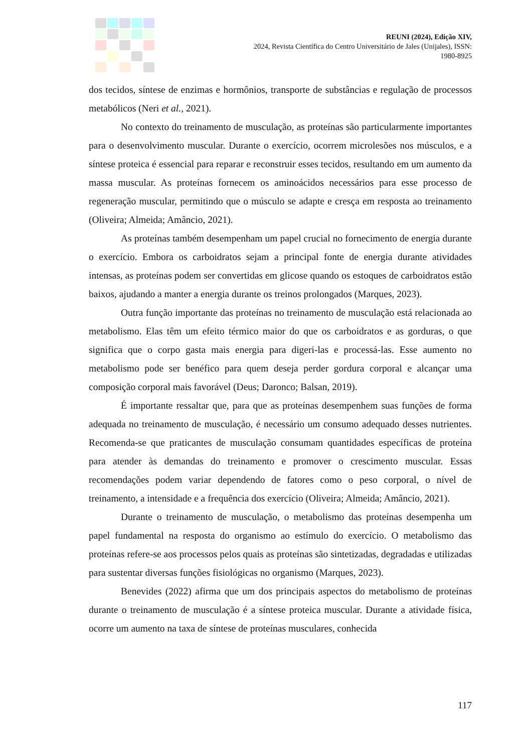REUNI (2024), Edição XIV,
2024, Revista Científica do Centro Universitário de Jales (Unijales), ISSN:
1980-8925
dos tecidos, síntese de enzimas e hormônios, transporte de substâncias e regulação de processos metabólicos (Neri et al., 2021).
No contexto do treinamento de musculação, as proteínas são particularmente importantes para o desenvolvimento muscular. Durante o exercício, ocorrem microlesões nos músculos, e a síntese proteica é essencial para reparar e reconstruir esses tecidos, resultando em um aumento da massa muscular. As proteínas fornecem os aminoácidos necessários para esse processo de regeneração muscular, permitindo que o músculo se adapte e cresça em resposta ao treinamento (Oliveira; Almeida; Amâncio, 2021).
As proteínas também desempenham um papel crucial no fornecimento de energia durante o exercício. Embora os carboidratos sejam a principal fonte de energia durante atividades intensas, as proteínas podem ser convertidas em glicose quando os estoques de carboidratos estão baixos, ajudando a manter a energia durante os treinos prolongados (Marques, 2023).
Outra função importante das proteínas no treinamento de musculação está relacionada ao metabolismo. Elas têm um efeito térmico maior do que os carboidratos e as gorduras, o que significa que o corpo gasta mais energia para digeri-las e processá-las. Esse aumento no metabolismo pode ser benéfico para quem deseja perder gordura corporal e alcançar uma composição corporal mais favorável (Deus; Daronco; Balsan, 2019).
É importante ressaltar que, para que as proteínas desempenhem suas funções de forma adequada no treinamento de musculação, é necessário um consumo adequado desses nutrientes. Recomenda-se que praticantes de musculação consumam quantidades específicas de proteína para atender às demandas do treinamento e promover o crescimento muscular. Essas recomendações podem variar dependendo de fatores como o peso corporal, o nível de treinamento, a intensidade e a frequência dos exercício (Oliveira; Almeida; Amâncio, 2021).
Durante o treinamento de musculação, o metabolismo das proteínas desempenha um papel fundamental na resposta do organismo ao estímulo do exercício. O metabolismo das proteínas refere-se aos processos pelos quais as proteínas são sintetizadas, degradadas e utilizadas para sustentar diversas funções fisiológicas no organismo (Marques, 2023).
Benevides (2022) afirma que um dos principais aspectos do metabolismo de proteínas durante o treinamento de musculação é a síntese proteica muscular. Durante a atividade física, ocorre um aumento na taxa de síntese de proteínas musculares, conhecida
117